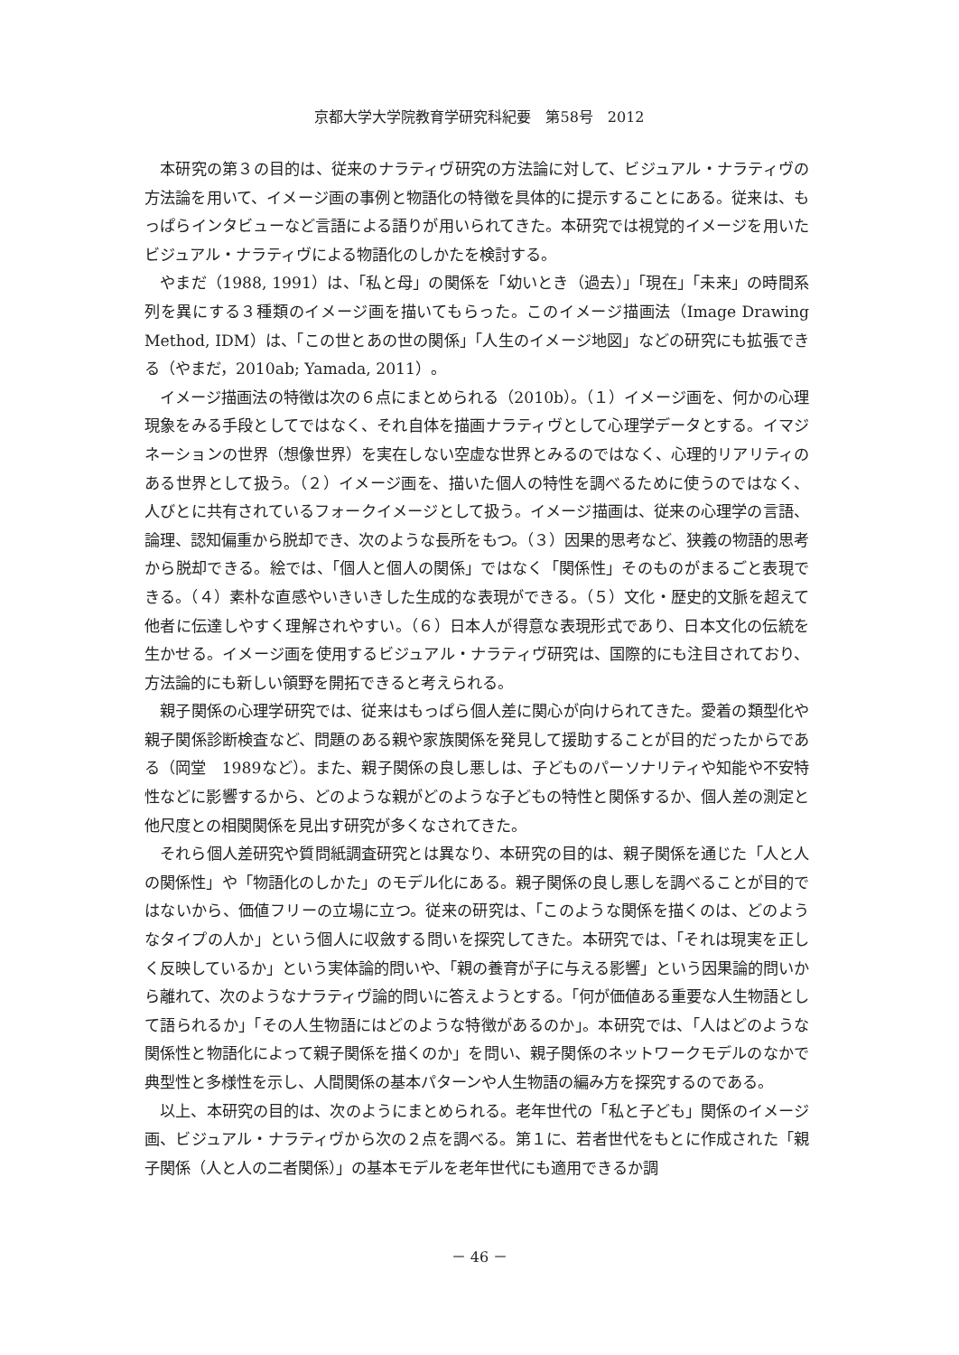京都大学大学院教育学研究科紀要　第58号　2012
本研究の第３の目的は、従来のナラティヴ研究の方法論に対して、ビジュアル・ナラティヴの方法論を用いて、イメージ画の事例と物語化の特徴を具体的に提示することにある。従来は、もっぱらインタビューなど言語による語りが用いられてきた。本研究では視覚的イメージを用いたビジュアル・ナラティヴによる物語化のしかたを検討する。
やまだ（1988, 1991）は、「私と母」の関係を「幼いとき（過去）」「現在」「未来」の時間系列を異にする３種類のイメージ画を描いてもらった。このイメージ描画法（Image Drawing Method, IDM）は、「この世とあの世の関係」「人生のイメージ地図」などの研究にも拡張できる（やまだ，2010ab; Yamada, 2011）。
イメージ描画法の特徴は次の６点にまとめられる（2010b）。（１）イメージ画を、何かの心理現象をみる手段としてではなく、それ自体を描画ナラティヴとして心理学データとする。イマジネーションの世界（想像世界）を実在しない空虚な世界とみるのではなく、心理的リアリティのある世界として扱う。（２）イメージ画を、描いた個人の特性を調べるために使うのではなく、人びとに共有されているフォークイメージとして扱う。イメージ描画は、従来の心理学の言語、論理、認知偏重から脱却でき、次のような長所をもつ。（３）因果的思考など、狭義の物語的思考から脱却できる。絵では、「個人と個人の関係」ではなく「関係性」そのものがまるごと表現できる。（４）素朴な直感やいきいきした生成的な表現ができる。（５）文化・歴史的文脈を超えて他者に伝達しやすく理解されやすい。（６）日本人が得意な表現形式であり、日本文化の伝統を生かせる。イメージ画を使用するビジュアル・ナラティヴ研究は、国際的にも注目されており、方法論的にも新しい領野を開拓できると考えられる。
親子関係の心理学研究では、従来はもっぱら個人差に関心が向けられてきた。愛着の類型化や親子関係診断検査など、問題のある親や家族関係を発見して援助することが目的だったからである（岡堂　1989など）。また、親子関係の良し悪しは、子どものパーソナリティや知能や不安特性などに影響するから、どのような親がどのような子どもの特性と関係するか、個人差の測定と他尺度との相関関係を見出す研究が多くなされてきた。
それら個人差研究や質問紙調査研究とは異なり、本研究の目的は、親子関係を通じた「人と人の関係性」や「物語化のしかた」のモデル化にある。親子関係の良し悪しを調べることが目的ではないから、価値フリーの立場に立つ。従来の研究は、「このような関係を描くのは、どのようなタイプの人か」という個人に収斂する問いを探究してきた。本研究では、「それは現実を正しく反映しているか」という実体論的問いや、「親の養育が子に与える影響」という因果論的問いから離れて、次のようなナラティヴ論的問いに答えようとする。「何が価値ある重要な人生物語として語られるか」「その人生物語にはどのような特徴があるのか」。本研究では、「人はどのような関係性と物語化によって親子関係を描くのか」を問い、親子関係のネットワークモデルのなかで典型性と多様性を示し、人間関係の基本パターンや人生物語の編み方を探究するのである。
以上、本研究の目的は、次のようにまとめられる。老年世代の「私と子ども」関係のイメージ画、ビジュアル・ナラティヴから次の２点を調べる。第１に、若者世代をもとに作成された「親子関係（人と人の二者関係）」の基本モデルを老年世代にも適用できるか調
－ 46 －